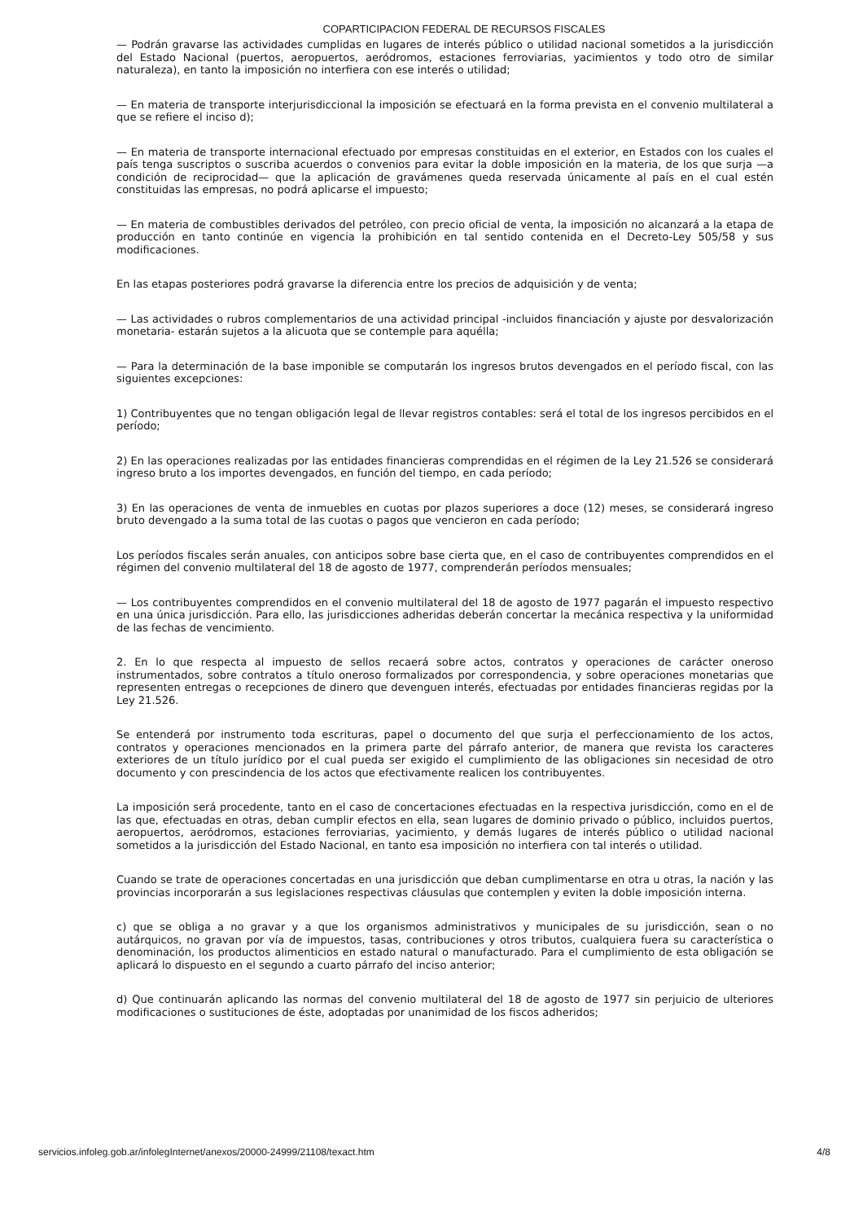COPARTICIPACION FEDERAL DE RECURSOS FISCALES
— Podrán gravarse las actividades cumplidas en lugares de interés público o utilidad nacional sometidos a la jurisdicción del Estado Nacional (puertos, aeropuertos, aeródromos, estaciones ferroviarias, yacimientos y todo otro de similar naturaleza), en tanto la imposición no interfiera con ese interés o utilidad;
— En materia de transporte interjurisdiccional la imposición se efectuará en la forma prevista en el convenio multilateral a que se refiere el inciso d);
— En materia de transporte internacional efectuado por empresas constituidas en el exterior, en Estados con los cuales el país tenga suscriptos o suscriba acuerdos o convenios para evitar la doble imposición en la materia, de los que surja —a condición de reciprocidad— que la aplicación de gravámenes queda reservada únicamente al país en el cual estén constituidas las empresas, no podrá aplicarse el impuesto;
— En materia de combustibles derivados del petróleo, con precio oficial de venta, la imposición no alcanzará a la etapa de producción en tanto continúe en vigencia la prohibición en tal sentido contenida en el Decreto-Ley 505/58 y sus modificaciones.
En las etapas posteriores podrá gravarse la diferencia entre los precios de adquisición y de venta;
— Las actividades o rubros complementarios de una actividad principal -incluidos financiación y ajuste por desvalorización monetaria- estarán sujetos a la alicuota que se contemple para aquélla;
— Para la determinación de la base imponible se computarán los ingresos brutos devengados en el período fiscal, con las siguientes excepciones:
1) Contribuyentes que no tengan obligación legal de llevar registros contables: será el total de los ingresos percibidos en el período;
2) En las operaciones realizadas por las entidades financieras comprendidas en el régimen de la Ley 21.526 se considerará ingreso bruto a los importes devengados, en función del tiempo, en cada período;
3) En las operaciones de venta de inmuebles en cuotas por plazos superiores a doce (12) meses, se considerará ingreso bruto devengado a la suma total de las cuotas o pagos que vencieron en cada período;
Los períodos fiscales serán anuales, con anticipos sobre base cierta que, en el caso de contribuyentes comprendidos en el régimen del convenio multilateral del 18 de agosto de 1977, comprenderán períodos mensuales;
— Los contribuyentes comprendidos en el convenio multilateral del 18 de agosto de 1977 pagarán el impuesto respectivo en una única jurisdicción. Para ello, las jurisdicciones adheridas deberán concertar la mecánica respectiva y la uniformidad de las fechas de vencimiento.
2. En lo que respecta al impuesto de sellos recaerá sobre actos, contratos y operaciones de carácter oneroso instrumentados, sobre contratos a título oneroso formalizados por correspondencia, y sobre operaciones monetarias que representen entregas o recepciones de dinero que devenguen interés, efectuadas por entidades financieras regidas por la Ley 21.526.
Se entenderá por instrumento toda escrituras, papel o documento del que surja el perfeccionamiento de los actos, contratos y operaciones mencionados en la primera parte del párrafo anterior, de manera que revista los caracteres exteriores de un título jurídico por el cual pueda ser exigido el cumplimiento de las obligaciones sin necesidad de otro documento y con prescindencia de los actos que efectivamente realicen los contribuyentes.
La imposición será procedente, tanto en el caso de concertaciones efectuadas en la respectiva jurisdicción, como en el de las que, efectuadas en otras, deban cumplir efectos en ella, sean lugares de dominio privado o público, incluidos puertos, aeropuertos, aeródromos, estaciones ferroviarias, yacimiento, y demás lugares de interés público o utilidad nacional sometidos a la jurisdicción del Estado Nacional, en tanto esa imposición no interfiera con tal interés o utilidad.
Cuando se trate de operaciones concertadas en una jurisdicción que deban cumplimentarse en otra u otras, la nación y las provincias incorporarán a sus legislaciones respectivas cláusulas que contemplen y eviten la doble imposición interna.
c) que se obliga a no gravar y a que los organismos administrativos y municipales de su jurisdicción, sean o no autárquicos, no gravan por vía de impuestos, tasas, contribuciones y otros tributos, cualquiera fuera su característica o denominación, los productos alimenticios en estado natural o manufacturado. Para el cumplimiento de esta obligación se aplicará lo dispuesto en el segundo a cuarto párrafo del inciso anterior;
d) Que continuarán aplicando las normas del convenio multilateral del 18 de agosto de 1977 sin perjuicio de ulteriores modificaciones o sustituciones de éste, adoptadas por unanimidad de los fiscos adheridos;
servicios.infoleg.gob.ar/infolegInternet/anexos/20000-24999/21108/texact.htm 4/8